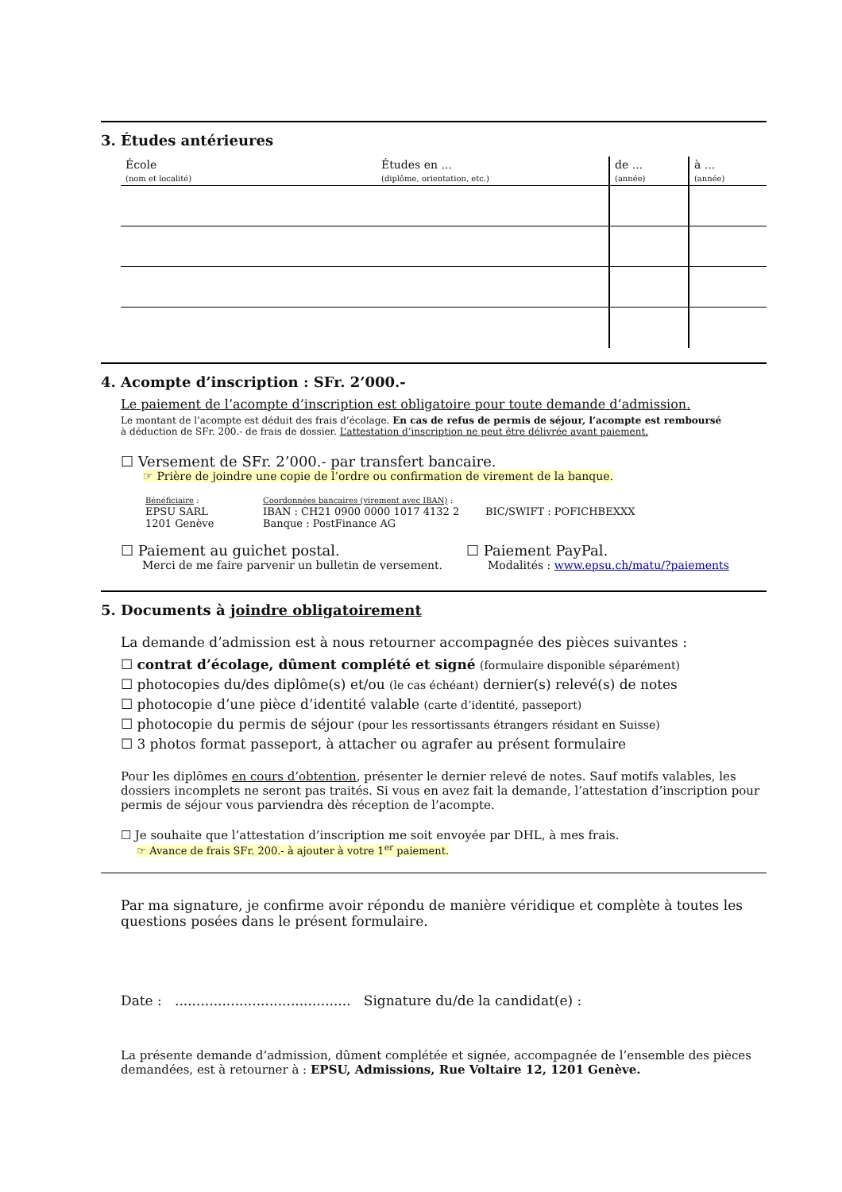3. Études antérieures
| École (nom et localité) | Études en ... (diplôme, orientation, etc.) | de ... (année) | à ... (année) |
| --- | --- | --- | --- |
4. Acompte d’inscription : SFr. 2’000.-
Le paiement de l’acompte d’inscription est obligatoire pour toute demande d’admission.
Le montant de l’acompte est déduit des frais d’écolage. En cas de refus de permis de séjour, l’acompte est remboursé
à déduction de SFr. 200.- de frais de dossier. L’attestation d’inscription ne peut être délivrée avant paiement.
☐ Versement de SFr. 2’000.- par transfert bancaire.
☞ Prière de joindre une copie de l’ordre ou confirmation de virement de la banque.
Bénéficiaire :
EPSU SARL
1201 Genève
Coordonnées bancaires (virement avec IBAN) :
IBAN : CH21 0900 0000 1017 4132 2
Banque : PostFinance AG
BIC/SWIFT : POFICHBEXXX
☐ Paiement au guichet postal.
Merci de me faire parvenir un bulletin de versement.
☐ Paiement PayPal.
Modalités : www.epsu.ch/matu/?paiements
5. Documents à joindre obligatoirement
La demande d’admission est à nous retourner accompagnée des pièces suivantes :
☐ contrat d’écolage, dûment complété et signé (formulaire disponible séparément)
☐ photocopies du/des diplôme(s) et/ou (le cas échéant) dernier(s) relevé(s) de notes
☐ photocopie d’une pièce d’identité valable (carte d’identité, passeport)
☐ photocopie du permis de séjour (pour les ressortissants étrangers résidant en Suisse)
☐ 3 photos format passeport, à attacher ou agrafer au présent formulaire
Pour les diplômes en cours d’obtention, présenter le dernier relevé de notes. Sauf motifs valables, les dossiers incomplets ne seront pas traités. Si vous en avez fait la demande, l’attestation d’inscription pour permis de séjour vous parviendra dès réception de l’acompte.
☐ Je souhaite que l’attestation d’inscription me soit envoyée par DHL, à mes frais.
☞ Avance de frais SFr. 200.- à ajouter à votre 1<sup>er</sup> paiement.
Par ma signature, je confirme avoir répondu de manière véridique et complète à toutes les questions posées dans le présent formulaire.
Date : ......................................... Signature du/de la candidat(e) :
La présente demande d’admission, dûment complétée et signée, accompagnée de l’ensemble des pièces demandées, est à retourner à : EPSU, Admissions, Rue Voltaire 12, 1201 Genève.